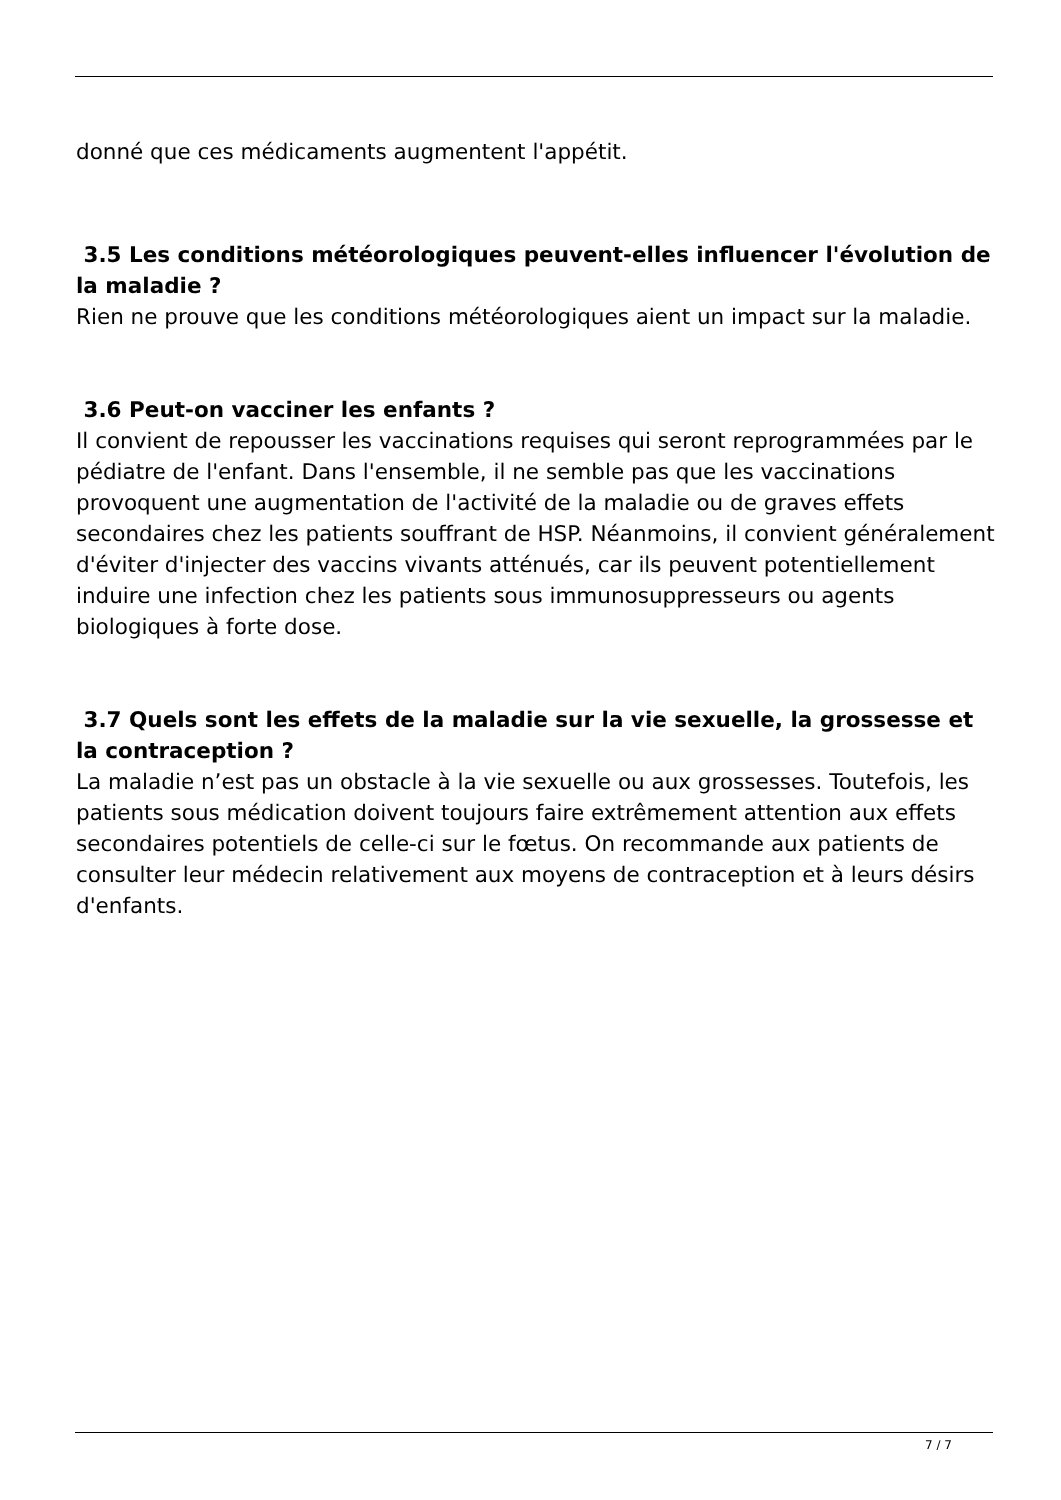donné que ces médicaments augmentent l'appétit.
3.5 Les conditions météorologiques peuvent-elles influencer l'évolution de la maladie ?
Rien ne prouve que les conditions météorologiques aient un impact sur la maladie.
3.6 Peut-on vacciner les enfants ?
Il convient de repousser les vaccinations requises qui seront reprogrammées par le pédiatre de l'enfant. Dans l'ensemble, il ne semble pas que les vaccinations provoquent une augmentation de l'activité de la maladie ou de graves effets secondaires chez les patients souffrant de HSP. Néanmoins, il convient généralement d'éviter d'injecter des vaccins vivants atténués, car ils peuvent potentiellement induire une infection chez les patients sous immunosuppresseurs ou agents biologiques à forte dose.
3.7 Quels sont les effets de la maladie sur la vie sexuelle, la grossesse et la contraception ?
La maladie n’est pas un obstacle à la vie sexuelle ou aux grossesses. Toutefois, les patients sous médication doivent toujours faire extrêmement attention aux effets secondaires potentiels de celle-ci sur le fœtus. On recommande aux patients de consulter leur médecin relativement aux moyens de contraception et à leurs désirs d'enfants.
7 / 7